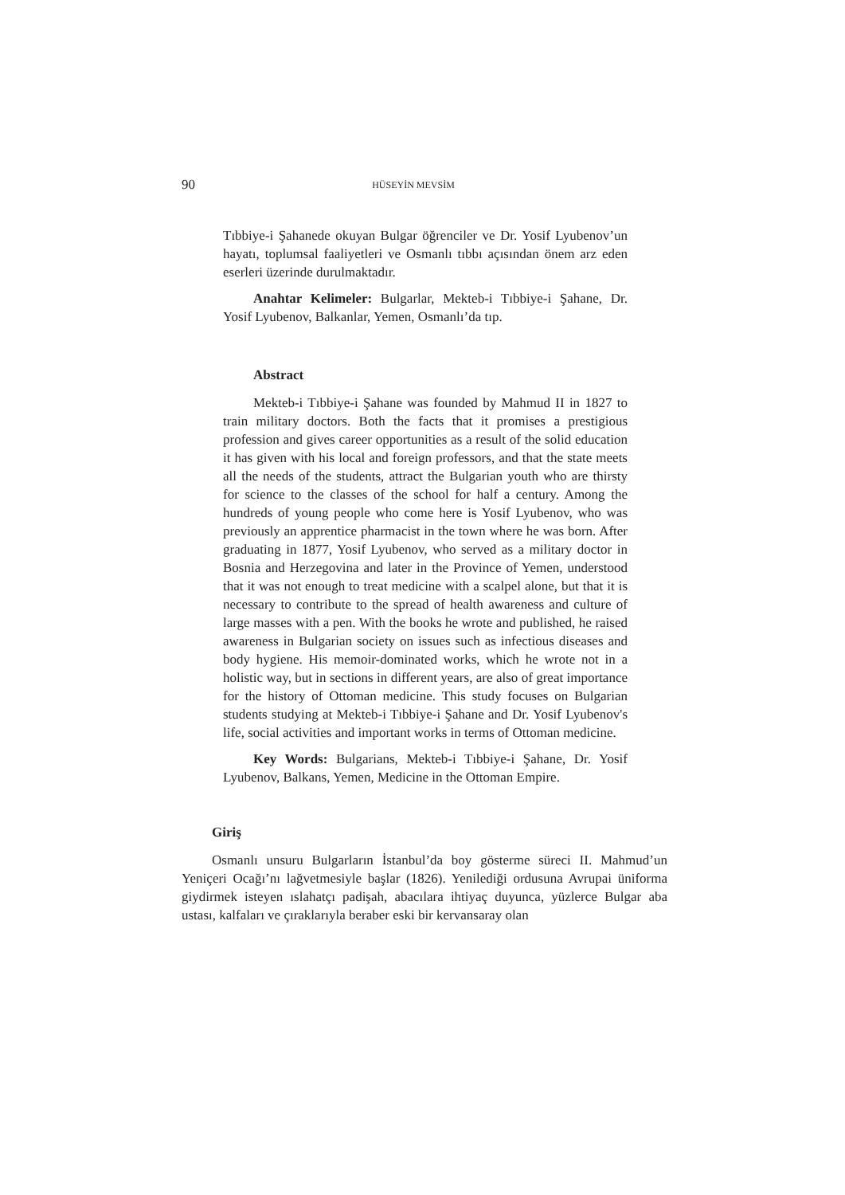90 HÜSEYİN MEVSİM
Tıbbiye-i Şahanede okuyan Bulgar öğrenciler ve Dr. Yosif Lyubenov’un hayatı, toplumsal faaliyetleri ve Osmanlı tıbbı açısından önem arz eden eserleri üzerinde durulmaktadır.
Anahtar Kelimeler: Bulgarlar, Mekteb-i Tıbbiye-i Şahane, Dr. Yosif Lyubenov, Balkanlar, Yemen, Osmanlı’da tıp.
Abstract
Mekteb-i Tıbbiye-i Şahane was founded by Mahmud II in 1827 to train military doctors. Both the facts that it promises a prestigious profession and gives career opportunities as a result of the solid education it has given with his local and foreign professors, and that the state meets all the needs of the students, attract the Bulgarian youth who are thirsty for science to the classes of the school for half a century. Among the hundreds of young people who come here is Yosif Lyubenov, who was previously an apprentice pharmacist in the town where he was born. After graduating in 1877, Yosif Lyubenov, who served as a military doctor in Bosnia and Herzegovina and later in the Province of Yemen, understood that it was not enough to treat medicine with a scalpel alone, but that it is necessary to contribute to the spread of health awareness and culture of large masses with a pen. With the books he wrote and published, he raised awareness in Bulgarian society on issues such as infectious diseases and body hygiene. His memoir-dominated works, which he wrote not in a holistic way, but in sections in different years, are also of great importance for the history of Ottoman medicine. This study focuses on Bulgarian students studying at Mekteb-i Tıbbiye-i Şahane and Dr. Yosif Lyubenov's life, social activities and important works in terms of Ottoman medicine.
Key Words: Bulgarians, Mekteb-i Tıbbiye-i Şahane, Dr. Yosif Lyubenov, Balkans, Yemen, Medicine in the Ottoman Empire.
Giriş
Osmanlı unsuru Bulgarların İstanbul’da boy gösterme süreci II. Mahmud’un Yeniçeri Ocağı’nı lağvetmesiyle başlar (1826). Yenilediği ordusuna Avrupai üniforma giydirmek isteyen ıslahatçı padişah, abacılara ihtiyaç duyunca, yüzlerce Bulgar aba ustası, kalfaları ve çıraklarıyla beraber eski bir kervansaray olan